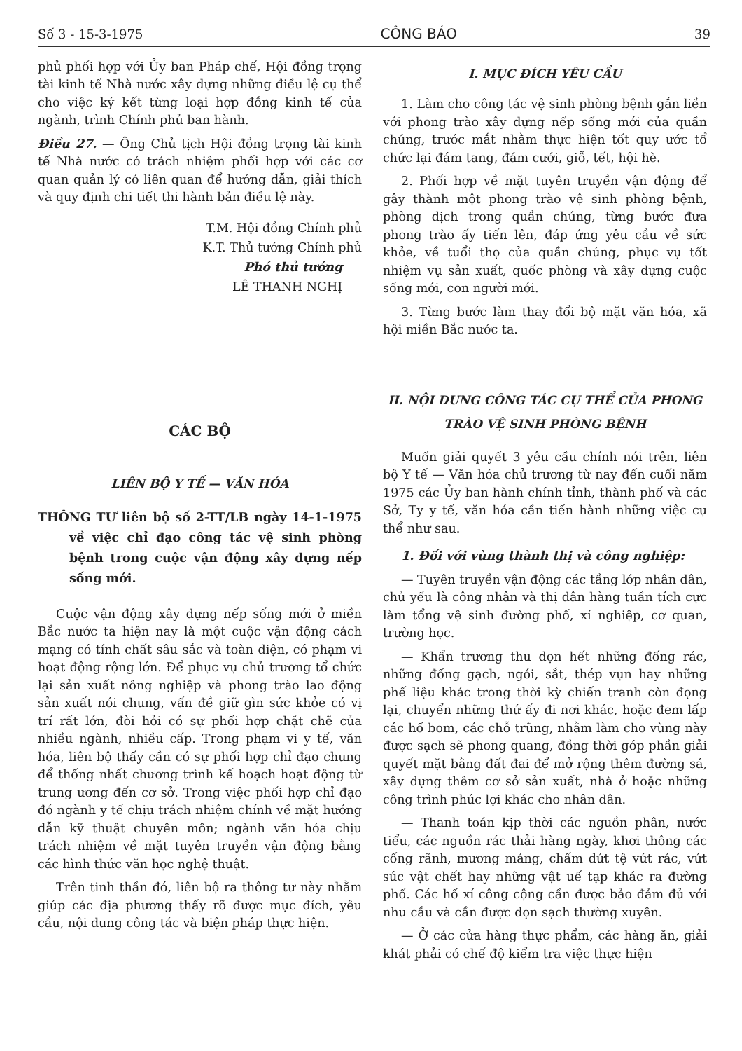Số 3 - 15-3-1975 CÔNG BÁO 39
phủ phối hợp với Ủy ban Pháp chế, Hội đồng trọng tài kinh tế Nhà nước xây dựng những điều lệ cụ thể cho việc ký kết từng loại hợp đồng kinh tế của ngành, trình Chính phủ ban hành.
Điều 27. — Ông Chủ tịch Hội đồng trọng tài kinh tế Nhà nước có trách nhiệm phối hợp với các cơ quan quản lý có liên quan để hướng dẫn, giải thích và quy định chi tiết thi hành bản điều lệ này.
T.M. Hội đồng Chính phủ
K.T. Thủ tướng Chính phủ
Phó thủ tướng
LÊ THANH NGHỊ
CÁC BỘ
LIÊN BỘ Y TẾ — VĂN HÓA
THÔNG TƯ liên bộ số 2-TT/LB ngày 14-1-1975 về việc chỉ đạo công tác vệ sinh phòng bệnh trong cuộc vận động xây dựng nếp sống mới.
Cuộc vận động xây dựng nếp sống mới ở miền Bắc nước ta hiện nay là một cuộc vận động cách mạng có tính chất sâu sắc và toàn diện, có phạm vi hoạt động rộng lớn. Để phục vụ chủ trương tổ chức lại sản xuất nông nghiệp và phong trào lao động sản xuất nói chung, vấn đề giữ gìn sức khỏe có vị trí rất lớn, đòi hỏi có sự phối hợp chặt chẽ của nhiều ngành, nhiều cấp. Trong phạm vi y tế, văn hóa, liên bộ thấy cần có sự phối hợp chỉ đạo chung để thống nhất chương trình kế hoạch hoạt động từ trung ương đến cơ sở. Trong việc phối hợp chỉ đạo đó ngành y tế chịu trách nhiệm chính về mặt hướng dẫn kỹ thuật chuyên môn; ngành văn hóa chịu trách nhiệm về mặt tuyên truyền vận động bằng các hình thức văn học nghệ thuật.
Trên tinh thần đó, liên bộ ra thông tư này nhằm giúp các địa phương thấy rõ được mục đích, yêu cầu, nội dung công tác và biện pháp thực hiện.
I. MỤC ĐÍCH YÊU CẦU
1. Làm cho công tác vệ sinh phòng bệnh gắn liền với phong trào xây dựng nếp sống mới của quần chúng, trước mắt nhằm thực hiện tốt quy ước tổ chức lại đám tang, đám cưới, giỗ, tết, hội hè.
2. Phối hợp về mặt tuyên truyền vận động để gây thành một phong trào vệ sinh phòng bệnh, phòng dịch trong quần chúng, từng bước đưa phong trào ấy tiến lên, đáp ứng yêu cầu về sức khỏe, về tuổi thọ của quần chúng, phục vụ tốt nhiệm vụ sản xuất, quốc phòng và xây dựng cuộc sống mới, con người mới.
3. Từng bước làm thay đổi bộ mặt văn hóa, xã hội miền Bắc nước ta.
II. NỘI DUNG CÔNG TÁC CỤ THỂ CỦA PHONG TRÀO VỆ SINH PHÒNG BỆNH
Muốn giải quyết 3 yêu cầu chính nói trên, liên bộ Y tế — Văn hóa chủ trương từ nay đến cuối năm 1975 các Ủy ban hành chính tỉnh, thành phố và các Sở, Ty y tế, văn hóa cần tiến hành những việc cụ thể như sau.
1. Đối với vùng thành thị và công nghiệp:
— Tuyên truyền vận động các tầng lớp nhân dân, chủ yếu là công nhân và thị dân hàng tuần tích cực làm tổng vệ sinh đường phố, xí nghiệp, cơ quan, trường học.
— Khẩn trương thu dọn hết những đống rác, những đống gạch, ngói, sắt, thép vụn hay những phế liệu khác trong thời kỳ chiến tranh còn đọng lại, chuyển những thứ ấy đi nơi khác, hoặc đem lấp các hố bom, các chỗ trũng, nhằm làm cho vùng này được sạch sẽ phong quang, đồng thời góp phần giải quyết mặt bằng đất đai để mở rộng thêm đường sá, xây dựng thêm cơ sở sản xuất, nhà ở hoặc những công trình phúc lợi khác cho nhân dân.
— Thanh toán kịp thời các nguồn phân, nước tiểu, các nguồn rác thải hàng ngày, khơi thông các cống rãnh, mương máng, chấm dứt tệ vứt rác, vứt súc vật chết hay những vật uế tạp khác ra đường phố. Các hố xí công cộng cần được bảo đảm đủ với nhu cầu và cần được dọn sạch thường xuyên.
— Ở các cửa hàng thực phẩm, các hàng ăn, giải khát phải có chế độ kiểm tra việc thực hiện